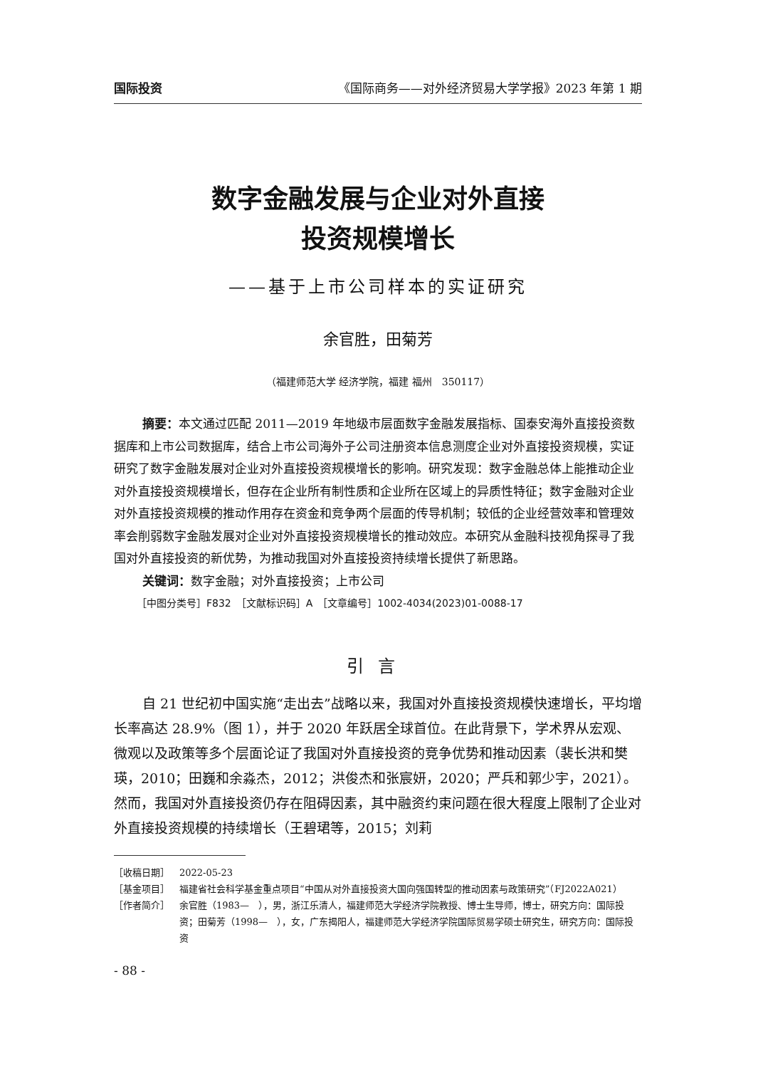国际投资 《国际商务——对外经济贸易大学学报》2023 年第 1 期
数字金融发展与企业对外直接
投资规模增长
——基于上市公司样本的实证研究
余官胜，田菊芳
（福建师范大学 经济学院，福建 福州　350117）
摘要：本文通过匹配 2011—2019 年地级市层面数字金融发展指标、国泰安海外直接投资数据库和上市公司数据库，结合上市公司海外子公司注册资本信息测度企业对外直接投资规模，实证研究了数字金融发展对企业对外直接投资规模增长的影响。研究发现：数字金融总体上能推动企业对外直接投资规模增长，但存在企业所有制性质和企业所在区域上的异质性特征；数字金融对企业对外直接投资规模的推动作用存在资金和竞争两个层面的传导机制；较低的企业经营效率和管理效率会削弱数字金融发展对企业对外直接投资规模增长的推动效应。本研究从金融科技视角探寻了我国对外直接投资的新优势，为推动我国对外直接投资持续增长提供了新思路。
关键词：数字金融；对外直接投资；上市公司
［中图分类号］F832　［文献标识码］A　［文章编号］1002-4034(2023)01-0088-17
引言
自 21 世纪初中国实施“走出去”战略以来，我国对外直接投资规模快速增长，平均增长率高达 28.9%（图 1），并于 2020 年跃居全球首位。在此背景下，学术界从宏观、微观以及政策等多个层面论证了我国对外直接投资的竞争优势和推动因素（裴长洪和樊瑛，2010；田巍和余淼杰，2012；洪俊杰和张宸妍，2020；严兵和郭少宇，2021）。然而，我国对外直接投资仍存在阻碍因素，其中融资约束问题在很大程度上限制了企业对外直接投资规模的持续增长（王碧珺等，2015；刘莉
［收稿日期］ 2022-05-23
［基金项目］ 福建省社会科学基金重点项目“中国从对外直接投资大国向强国转型的推动因素与政策研究”（FJ2022A021）
［作者简介］ 余官胜（1983—　），男，浙江乐清人，福建师范大学经济学院教授、博士生导师，博士，研究方向：国际投资；田菊芳（1998—　），女，广东揭阳人，福建师范大学经济学院国际贸易学硕士研究生，研究方向：国际投资
- 88 -